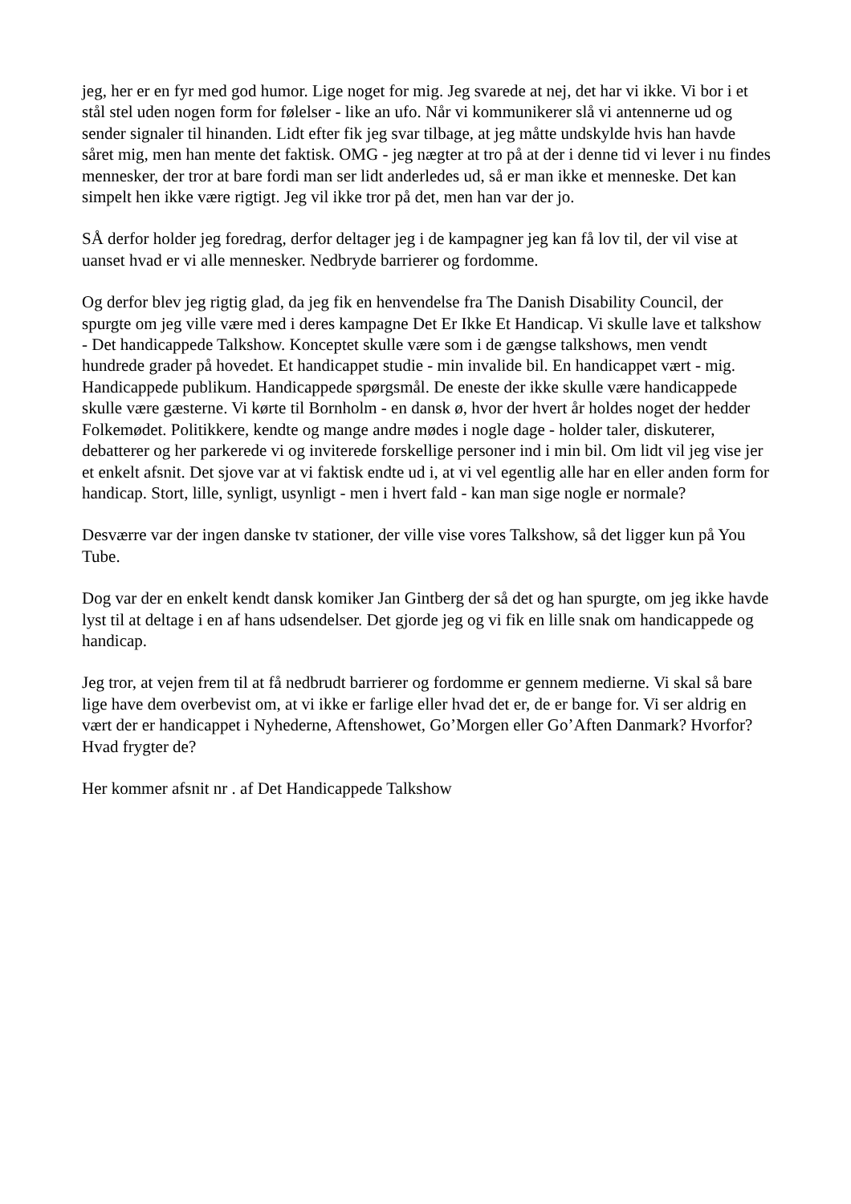jeg, her er en fyr med god humor. Lige noget for mig. Jeg svarede at nej, det har vi ikke. Vi bor i et stål stel uden nogen form for følelser - like an ufo. Når vi kommunikerer slå vi antennerne ud og sender signaler til hinanden. Lidt efter fik jeg svar tilbage, at jeg måtte undskylde hvis han havde såret mig, men han mente det faktisk. OMG - jeg nægter at tro på at der i denne tid vi lever i nu findes mennesker, der tror at bare fordi man ser lidt anderledes ud, så er man ikke et menneske. Det kan simpelt hen ikke være rigtigt. Jeg vil ikke tror på det, men han var der jo.
SÅ derfor holder jeg foredrag, derfor deltager jeg i de kampagner jeg kan få lov til, der vil vise at uanset hvad er vi alle mennesker. Nedbryde barrierer og fordomme.
Og derfor blev jeg rigtig glad, da jeg fik en henvendelse fra The Danish Disability Council, der spurgte om jeg ville være med i deres kampagne Det Er Ikke Et Handicap. Vi skulle lave et talkshow - Det handicappede Talkshow. Konceptet skulle være som i de gængse talkshows, men vendt hundrede grader på hovedet. Et handicappet studie - min invalide bil. En handicappet vært - mig. Handicappede publikum. Handicappede spørgsmål. De eneste der ikke skulle være handicappede skulle være gæsterne. Vi kørte til Bornholm - en dansk ø, hvor der hvert år holdes noget der hedder Folkemødet. Politikkere, kendte og mange andre mødes i nogle dage - holder taler, diskuterer, debatterer og her parkerede vi og inviterede forskellige personer ind i min bil. Om lidt vil jeg vise jer et enkelt afsnit. Det sjove var at vi faktisk endte ud i, at vi vel egentlig alle har en eller anden form for handicap. Stort, lille, synligt, usynligt - men i hvert fald - kan man sige nogle er normale?
Desværre var der ingen danske tv stationer, der ville vise vores Talkshow, så det ligger kun på You Tube.
Dog var der en enkelt kendt dansk komiker Jan Gintberg der så det og han spurgte, om jeg ikke havde lyst til at deltage i en af hans udsendelser. Det gjorde jeg og vi fik en lille snak om handicappede og handicap.
Jeg tror, at vejen frem til at få nedbrudt barrierer og fordomme er gennem medierne. Vi skal så bare lige have dem overbevist om, at vi ikke er farlige eller hvad det er, de er bange for. Vi ser aldrig en vært der er handicappet i Nyhederne, Aftenshowet, Go’Morgen eller Go’Aften Danmark? Hvorfor? Hvad frygter de?
Her kommer afsnit nr . af Det Handicappede Talkshow